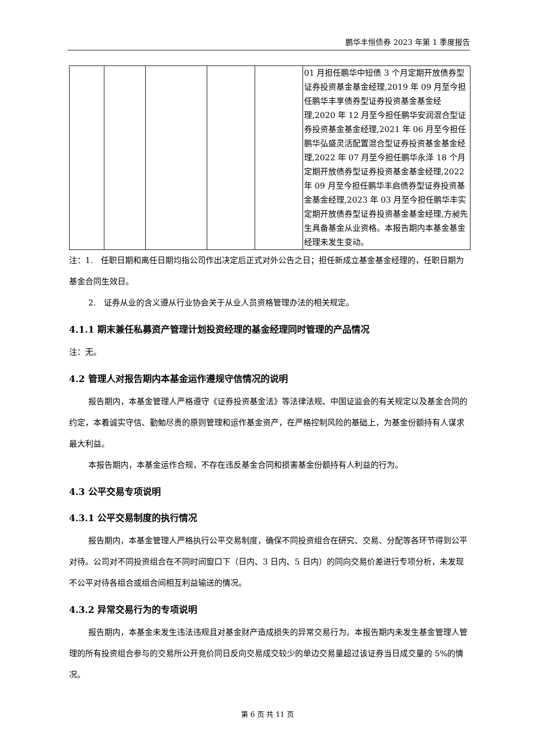鹏华丰恒债券 2023 年第 1 季度报告
| | | | | | 01 月担任鹏华中短债 3 个月定期开放债券型证券投资基金基金经理,2019 年 09 月至今担任鹏华丰享债券型证券投资基金基金经理,2020 年 12 月至今担任鹏华安润混合型证券投资基金基金经理,2021 年 06 月至今担任鹏华弘盛灵活配置混合型证券投资基金基金经理,2022 年 07 月至今担任鹏华永泽 18 个月定期开放债券型证券投资基金基金经理,2022 年 09 月至今担任鹏华丰启债券型证券投资基金基金经理,2023 年 03 月至今担任鹏华丰实定期开放债券型证券投资基金基金经理,方昶先生具备基金从业资格。本报告期内本基金基金经理未发生变动。 |
注：1.　任职日期和离任日期均指公司作出决定后正式对外公告之日；担任新成立基金基金经理的，任职日期为基金合同生效日。
2.　证券从业的含义遵从行业协会关于从业人员资格管理办法的相关规定。
4.1.1 期末兼任私募资产管理计划投资经理的基金经理同时管理的产品情况
注：无。
4.2 管理人对报告期内本基金运作遵规守信情况的说明
报告期内，本基金管理人严格遵守《证券投资基金法》等法律法规、中国证监会的有关规定以及基金合同的约定，本着诚实守信、勤勉尽责的原则管理和运作基金资产，在严格控制风险的基础上，为基金份额持有人谋求最大利益。
本报告期内，本基金运作合规，不存在违反基金合同和损害基金份额持有人利益的行为。
4.3 公平交易专项说明
4.3.1 公平交易制度的执行情况
报告期内，本基金管理人严格执行公平交易制度，确保不同投资组合在研究、交易、分配等各环节得到公平对待。公司对不同投资组合在不同时间窗口下（日内、3 日内、5 日内）的同向交易价差进行专项分析，未发现不公平对待各组合或组合间相互利益输送的情况。
4.3.2 异常交易行为的专项说明
报告期内，本基金未发生违法违规且对基金财产造成损失的异常交易行为。本报告期内未发生基金管理人管理的所有投资组合参与的交易所公开竞价同日反向交易成交较少的单边交易量超过该证券当日成交量的 5%的情况。
第 6 页 共 11 页